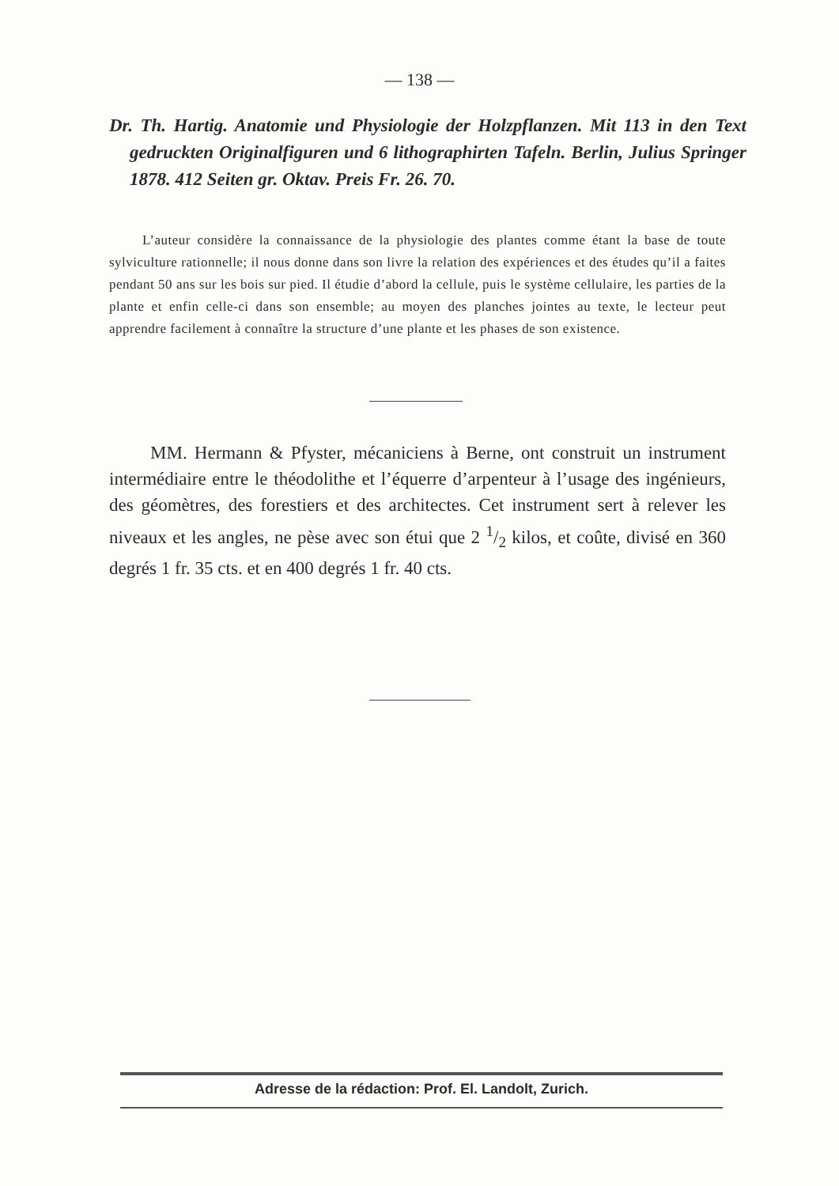— 138 —
Dr. Th. Hartig. Anatomie und Physiologie der Holzpflanzen. Mit 113 in den Text gedruckten Originalfiguren und 6 lithographirten Tafeln. Berlin, Julius Springer 1878. 412 Seiten gr. Oktav. Preis Fr. 26. 70.
L’auteur considère la connaissance de la physiologie des plantes comme étant la base de toute sylviculture rationnelle; il nous donne dans son livre la relation des expériences et des études qu’il a faites pendant 50 ans sur les bois sur pied. Il étudie d’abord la cellule, puis le système cellulaire, les parties de la plante et enfin celle-ci dans son ensemble; au moyen des planches jointes au texte, le lecteur peut apprendre facilement à connaître la structure d’une plante et les phases de son existence.
MM. Hermann & Pfyster, mécaniciens à Berne, ont construit un instrument intermédiaire entre le théodolithe et l’équerre d’arpenteur à l’usage des ingénieurs, des géomètres, des forestiers et des architectes. Cet instrument sert à relever les niveaux et les angles, ne pèse avec son étui que 2 1/2 kilos, et coûte, divisé en 360 degrés 1 fr. 35 cts. et en 400 degrés 1 fr. 40 cts.
Adresse de la rédaction: Prof. El. Landolt, Zurich.